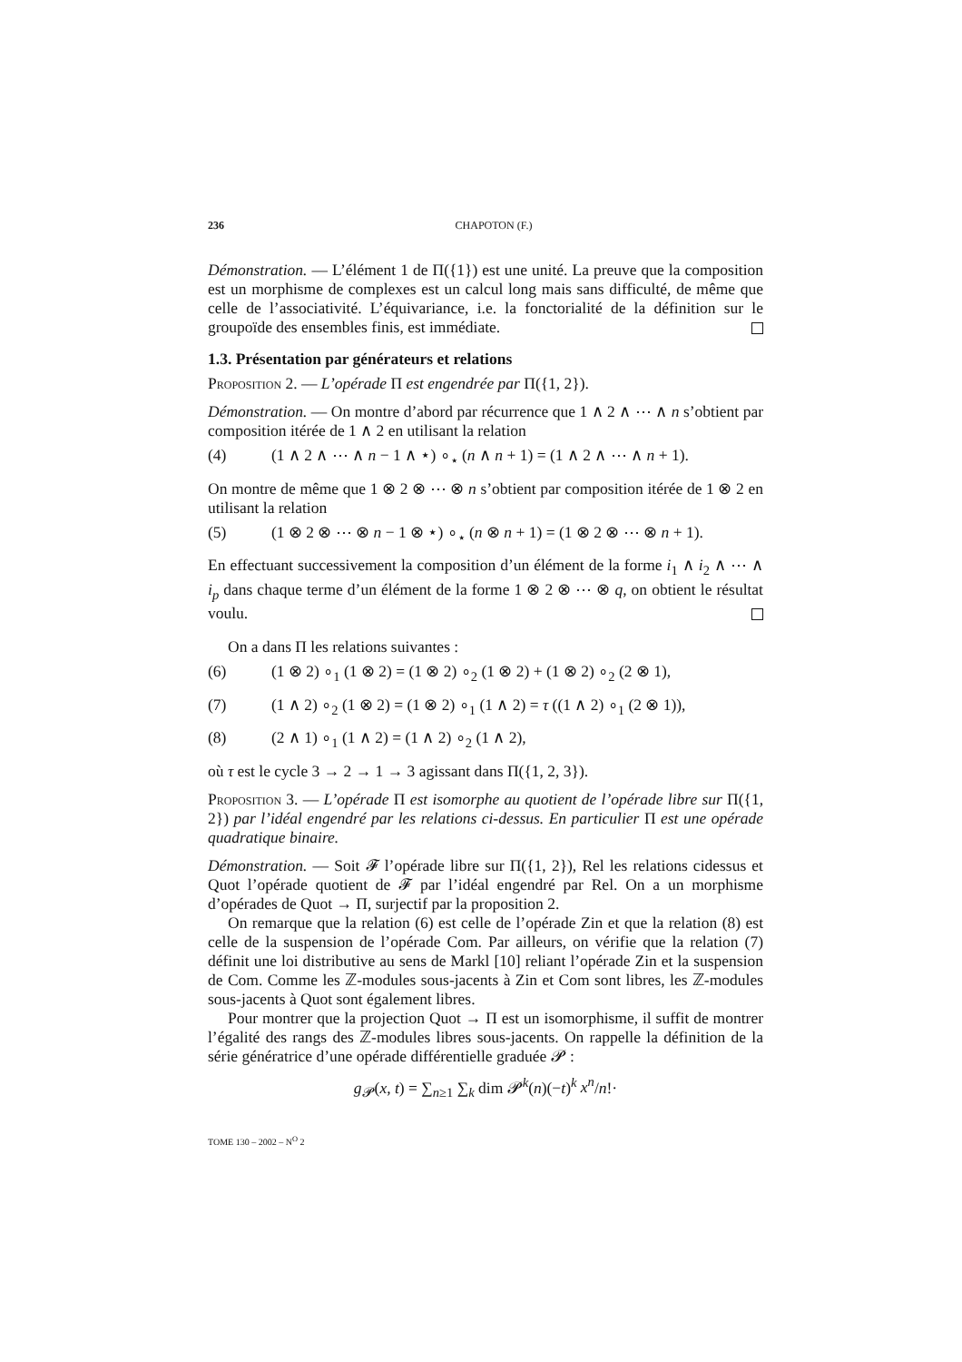236 CHAPOTON (F.)
Démonstration. — L’élément 1 de Π({1}) est une unité. La preuve que la composition est un morphisme de complexes est un calcul long mais sans difficulté, de même que celle de l’associativité. L’équivariance, i.e. la fonctorialité de la définition sur le groupoïde des ensembles finis, est immédiate.
1.3. Présentation par générateurs et relations
Proposition 2. — L’opérade Π est engendrée par Π({1, 2}).
Démonstration. — On montre d’abord par récurrence que 1 ∧ 2 ∧ ⋯ ∧ n s’obtient par composition itérée de 1 ∧ 2 en utilisant la relation
(4) (1 ∧ 2 ∧ ⋯ ∧ n − 1 ∧ ⋆) ∘<sub>⋆</sub> (n ∧ n + 1) = (1 ∧ 2 ∧ ⋯ ∧ n + 1).
On montre de même que 1 ⊗ 2 ⊗ ⋯ ⊗ n s’obtient par composition itérée de 1 ⊗ 2 en utilisant la relation
(5) (1 ⊗ 2 ⊗ ⋯ ⊗ n − 1 ⊗ ⋆) ∘<sub>⋆</sub> (n ⊗ n + 1) = (1 ⊗ 2 ⊗ ⋯ ⊗ n + 1).
En effectuant successivement la composition d’un élément de la forme i<sub>1</sub> ∧ i<sub>2</sub> ∧ ⋯ ∧ i<sub>p</sub> dans chaque terme d’un élément de la forme 1 ⊗ 2 ⊗ ⋯ ⊗ q, on obtient le résultat voulu.
On a dans Π les relations suivantes :
(6) (1 ⊗ 2) ∘<sub>1</sub> (1 ⊗ 2) = (1 ⊗ 2) ∘<sub>2</sub> (1 ⊗ 2) + (1 ⊗ 2) ∘<sub>2</sub> (2 ⊗ 1),
(7) (1 ∧ 2) ∘<sub>2</sub> (1 ⊗ 2) = (1 ⊗ 2) ∘<sub>1</sub> (1 ∧ 2) = τ ((1 ∧ 2) ∘<sub>1</sub> (2 ⊗ 1)),
(8) (2 ∧ 1) ∘<sub>1</sub> (1 ∧ 2) = (1 ∧ 2) ∘<sub>2</sub> (1 ∧ 2),
où τ est le cycle 3 → 2 → 1 → 3 agissant dans Π({1, 2, 3}).
Proposition 3. — L’opérade Π est isomorphe au quotient de l’opérade libre sur Π({1, 2}) par l’idéal engendré par les relations ci-dessus. En particulier Π est une opérade quadratique binaire.
Démonstration. — Soit 𝓕 l’opérade libre sur Π({1, 2}), Rel les relations cidessus et Quot l’opérade quotient de 𝓕 par l’idéal engendré par Rel. On a un morphisme d’opérades de Quot → Π, surjectif par la proposition 2.
On remarque que la relation (6) est celle de l’opérade Zin et que la relation (8) est celle de la suspension de l’opérade Com. Par ailleurs, on vérifie que la relation (7) définit une loi distributive au sens de Markl [10] reliant l’opérade Zin et la suspension de Com. Comme les ℤ-modules sous-jacents à Zin et Com sont libres, les ℤ-modules sous-jacents à Quot sont également libres.
Pour montrer que la projection Quot → Π est un isomorphisme, il suffit de montrer l’égalité des rangs des ℤ-modules libres sous-jacents. On rappelle la définition de la série génératrice d’une opérade différentielle graduée 𝓟 :
g<sub>𝓟</sub>(x, t) = ∑<sub>n≥1</sub> ∑<sub>k</sub> dim 𝓟<sup>k</sup>(n)(−t)<sup>k</sup> x<sup>n</sup>/n!·
TOME 130 – 2002 – N<sup>O</sup> 2